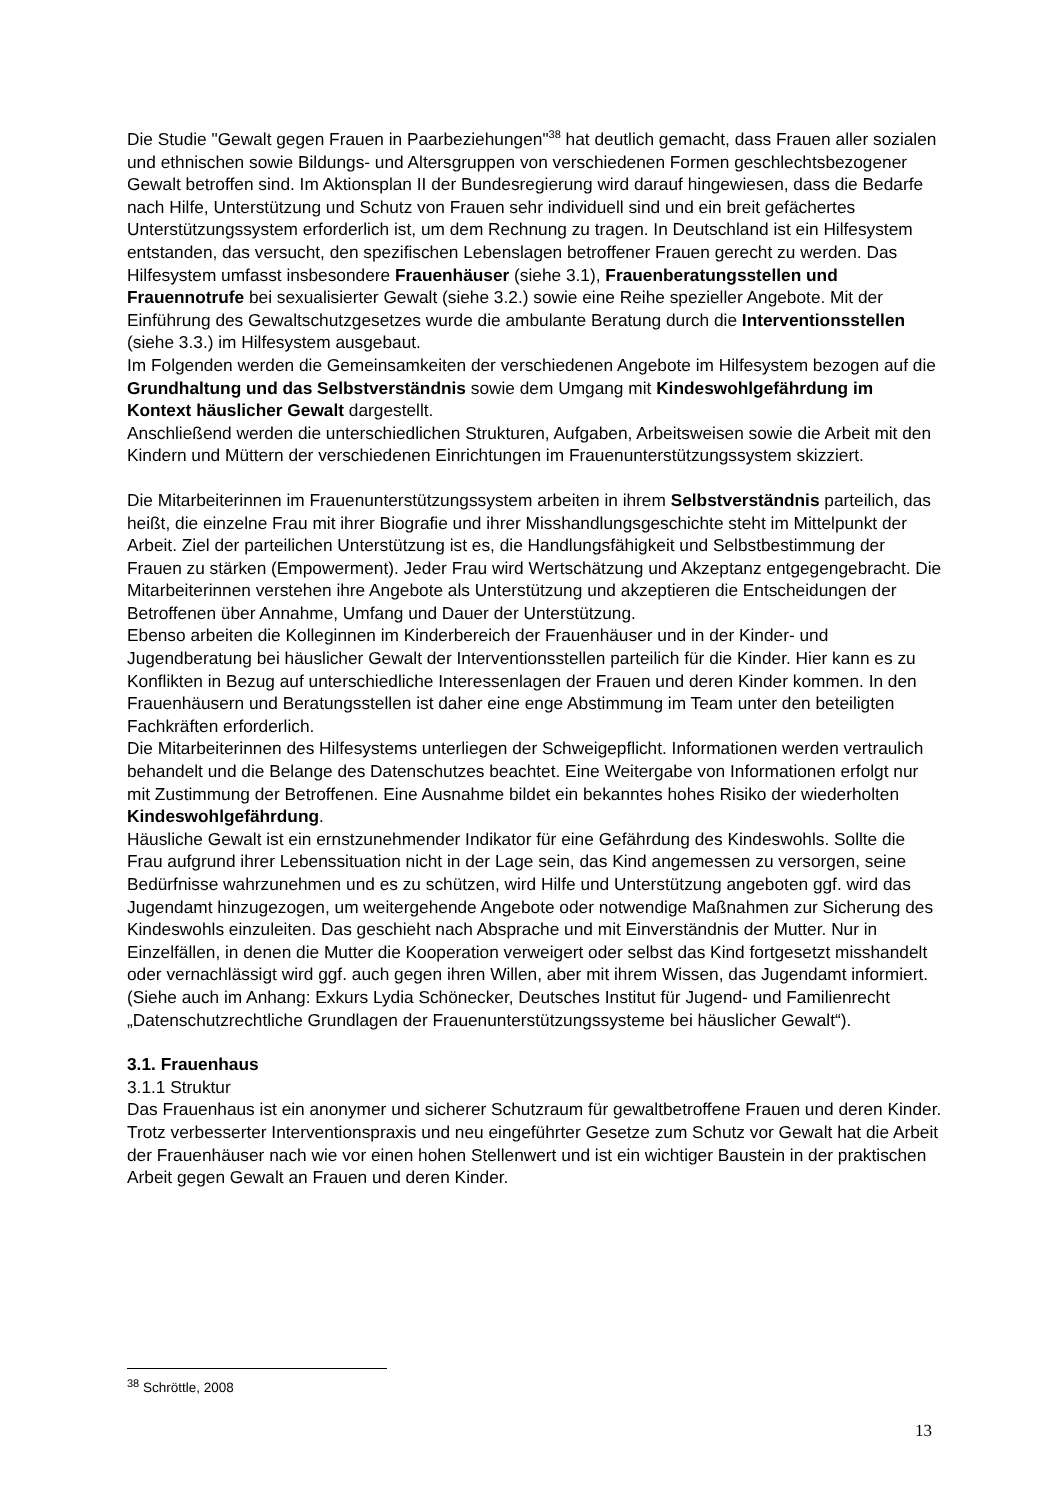Die Studie "Gewalt gegen Frauen in Paarbeziehungen"<sup>38</sup> hat deutlich gemacht, dass Frauen aller sozialen und ethnischen sowie Bildungs- und Altersgruppen von verschiedenen Formen geschlechtsbezogener Gewalt betroffen sind. Im Aktionsplan II der Bundesregierung wird darauf hingewiesen, dass die Bedarfe nach Hilfe, Unterstützung und Schutz von Frauen sehr individuell sind und ein breit gefächertes Unterstützungssystem erforderlich ist, um dem Rechnung zu tragen. In Deutschland ist ein Hilfesystem entstanden, das versucht, den spezifischen Lebenslagen betroffener Frauen gerecht zu werden. Das Hilfesystem umfasst insbesondere Frauenhäuser (siehe 3.1), Frauenberatungsstellen und Frauennotrufe bei sexualisierter Gewalt (siehe 3.2.) sowie eine Reihe spezieller Angebote. Mit der Einführung des Gewaltschutzgesetzes wurde die ambulante Beratung durch die Interventionsstellen (siehe 3.3.) im Hilfesystem ausgebaut.
Im Folgenden werden die Gemeinsamkeiten der verschiedenen Angebote im Hilfesystem bezogen auf die Grundhaltung und das Selbstverständnis sowie dem Umgang mit Kindeswohlgefährdung im Kontext häuslicher Gewalt dargestellt.
Anschließend werden die unterschiedlichen Strukturen, Aufgaben, Arbeitsweisen sowie die Arbeit mit den Kindern und Müttern der verschiedenen Einrichtungen im Frauenunterstützungssystem skizziert.
Die Mitarbeiterinnen im Frauenunterstützungssystem arbeiten in ihrem Selbstverständnis parteilich, das heißt, die einzelne Frau mit ihrer Biografie und ihrer Misshandlungsgeschichte steht im Mittelpunkt der Arbeit. Ziel der parteilichen Unterstützung ist es, die Handlungsfähigkeit und Selbstbestimmung der Frauen zu stärken (Empowerment). Jeder Frau wird Wertschätzung und Akzeptanz entgegengebracht. Die Mitarbeiterinnen verstehen ihre Angebote als Unterstützung und akzeptieren die Entscheidungen der Betroffenen über Annahme, Umfang und Dauer der Unterstützung.
Ebenso arbeiten die Kolleginnen im Kinderbereich der Frauenhäuser und in der Kinder- und Jugendberatung bei häuslicher Gewalt der Interventionsstellen parteilich für die Kinder. Hier kann es zu Konflikten in Bezug auf unterschiedliche Interessenlagen der Frauen und deren Kinder kommen. In den Frauenhäusern und Beratungsstellen ist daher eine enge Abstimmung im Team unter den beteiligten Fachkräften erforderlich.
Die Mitarbeiterinnen des Hilfesystems unterliegen der Schweigepflicht. Informationen werden vertraulich behandelt und die Belange des Datenschutzes beachtet. Eine Weitergabe von Informationen erfolgt nur mit Zustimmung der Betroffenen. Eine Ausnahme bildet ein bekanntes hohes Risiko der wiederholten Kindeswohlgefährdung.
Häusliche Gewalt ist ein ernstzunehmender Indikator für eine Gefährdung des Kindeswohls. Sollte die Frau aufgrund ihrer Lebenssituation nicht in der Lage sein, das Kind angemessen zu versorgen, seine Bedürfnisse wahrzunehmen und es zu schützen, wird Hilfe und Unterstützung angeboten ggf. wird das Jugendamt hinzugezogen, um weitergehende Angebote oder notwendige Maßnahmen zur Sicherung des Kindeswohls einzuleiten. Das geschieht nach Absprache und mit Einverständnis der Mutter. Nur in Einzelfällen, in denen die Mutter die Kooperation verweigert oder selbst das Kind fortgesetzt misshandelt oder vernachlässigt wird ggf. auch gegen ihren Willen, aber mit ihrem Wissen, das Jugendamt informiert.
(Siehe auch im Anhang: Exkurs Lydia Schönecker, Deutsches Institut für Jugend- und Familienrecht „Datenschutzrechtliche Grundlagen der Frauenunterstützungssysteme bei häuslicher Gewalt“).
3.1. Frauenhaus
3.1.1 Struktur
Das Frauenhaus ist ein anonymer und sicherer Schutzraum für gewaltbetroffene Frauen und deren Kinder. Trotz verbesserter Interventionspraxis und neu eingeführter Gesetze zum Schutz vor Gewalt hat die Arbeit der Frauenhäuser nach wie vor einen hohen Stellenwert und ist ein wichtiger Baustein in der praktischen Arbeit gegen Gewalt an Frauen und deren Kinder.
<sup>38</sup> Schröttle, 2008
13